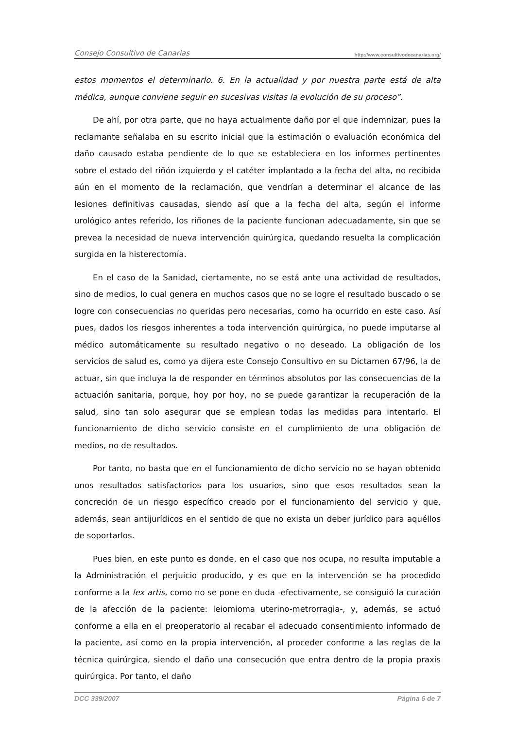Consejo Consultivo de Canarias http://www.consultivodecanarias.org/
estos momentos el determinarlo. 6. En la actualidad y por nuestra parte está de alta médica, aunque conviene seguir en sucesivas visitas la evolución de su proceso”.
De ahí, por otra parte, que no haya actualmente daño por el que indemnizar, pues la reclamante señalaba en su escrito inicial que la estimación o evaluación económica del daño causado estaba pendiente de lo que se estableciera en los informes pertinentes sobre el estado del riñón izquierdo y el catéter implantado a la fecha del alta, no recibida aún en el momento de la reclamación, que vendrían a determinar el alcance de las lesiones definitivas causadas, siendo así que a la fecha del alta, según el informe urológico antes referido, los riñones de la paciente funcionan adecuadamente, sin que se prevea la necesidad de nueva intervención quirúrgica, quedando resuelta la complicación surgida en la histerectomía.
En el caso de la Sanidad, ciertamente, no se está ante una actividad de resultados, sino de medios, lo cual genera en muchos casos que no se logre el resultado buscado o se logre con consecuencias no queridas pero necesarias, como ha ocurrido en este caso. Así pues, dados los riesgos inherentes a toda intervención quirúrgica, no puede imputarse al médico automáticamente su resultado negativo o no deseado. La obligación de los servicios de salud es, como ya dijera este Consejo Consultivo en su Dictamen 67/96, la de actuar, sin que incluya la de responder en términos absolutos por las consecuencias de la actuación sanitaria, porque, hoy por hoy, no se puede garantizar la recuperación de la salud, sino tan solo asegurar que se emplean todas las medidas para intentarlo. El funcionamiento de dicho servicio consiste en el cumplimiento de una obligación de medios, no de resultados.
Por tanto, no basta que en el funcionamiento de dicho servicio no se hayan obtenido unos resultados satisfactorios para los usuarios, sino que esos resultados sean la concreción de un riesgo específico creado por el funcionamiento del servicio y que, además, sean antijurídicos en el sentido de que no exista un deber jurídico para aquéllos de soportarlos.
Pues bien, en este punto es donde, en el caso que nos ocupa, no resulta imputable a la Administración el perjuicio producido, y es que en la intervención se ha procedido conforme a la lex artis, como no se pone en duda -efectivamente, se consiguió la curación de la afección de la paciente: leiomioma uterino-metrorragia-, y, además, se actuó conforme a ella en el preoperatorio al recabar el adecuado consentimiento informado de la paciente, así como en la propia intervención, al proceder conforme a las reglas de la técnica quirúrgica, siendo el daño una consecución que entra dentro de la propia praxis quirúrgica. Por tanto, el daño
DCC 339/2007 Página 6 de 7